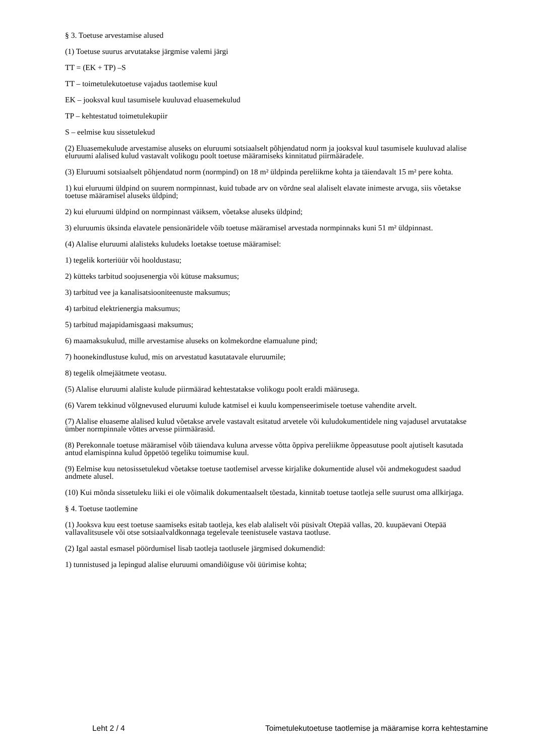§ 3. Toetuse arvestamise alused
(1) Toetuse suurus arvutatakse järgmise valemi järgi
TT = (EK + TP) –S
TT – toimetulekutoetuse vajadus taotlemise kuul
EK – jooksval kuul tasumisele kuuluvad eluasemekulud
TP – kehtestatud toimetulekupiir
S – eelmise kuu sissetulekud
(2) Eluasemekulude arvestamise aluseks on eluruumi sotsiaalselt põhjendatud norm ja jooksval kuul tasumisele kuuluvad alalise eluruumi alalised kulud vastavalt volikogu poolt toetuse määramiseks kinnitatud piirmääradele.
(3) Eluruumi sotsiaalselt põhjendatud norm (normpind) on 18 m² üldpinda pereliikme kohta ja täiendavalt 15 m² pere kohta.
1) kui eluruumi üldpind on suurem normpinnast, kuid tubade arv on võrdne seal alaliselt elavate inimeste arvuga, siis võetakse toetuse määramisel aluseks üldpind;
2) kui eluruumi üldpind on normpinnast väiksem, võetakse aluseks üldpind;
3) eluruumis üksinda elavatele pensionäridele võib toetuse määramisel arvestada normpinnaks kuni 51 m² üldpinnast.
(4) Alalise eluruumi alalisteks kuludeks loetakse toetuse määramisel:
1) tegelik korteriüür või hooldustasu;
2) kütteks tarbitud soojusenergia või kütuse maksumus;
3) tarbitud vee ja kanalisatsiooniteenuste maksumus;
4) tarbitud elektrienergia maksumus;
5) tarbitud majapidamisgaasi maksumus;
6) maamaksukulud, mille arvestamise aluseks on kolmekordne elamualune pind;
7) hoonekindlustuse kulud, mis on arvestatud kasutatavale eluruumile;
8) tegelik olmejäätmete veotasu.
(5) Alalise eluruumi alaliste kulude piirmäärad kehtestatakse volikogu poolt eraldi määrusega.
(6) Varem tekkinud võlgnevused eluruumi kulude katmisel ei kuulu kompenseerimisele toetuse vahendite arvelt.
(7) Alalise eluaseme alalised kulud võetakse arvele vastavalt esitatud arvetele või kuludokumentidele ning vajadusel arvutatakse ümber normpinnale võttes arvesse piirmäärasid.
(8) Perekonnale toetuse määramisel võib täiendava kuluna arvesse võtta õppiva pereliikme õppeasutuse poolt ajutiselt kasutada antud elamispinna kulud õppetöö tegeliku toimumise kuul.
(9) Eelmise kuu netosissetulekud võetakse toetuse taotlemisel arvesse kirjalike dokumentide alusel või andmekogudest saadud andmete alusel.
(10) Kui mõnda sissetuleku liiki ei ole võimalik dokumentaalselt tõestada, kinnitab toetuse taotleja selle suurust oma allkirjaga.
§ 4. Toetuse taotlemine
(1) Jooksva kuu eest toetuse saamiseks esitab taotleja, kes elab alaliselt või püsivalt Otepää vallas, 20. kuupäevani Otepää vallavalitsusele või otse sotsiaalvaldkonnaga tegelevale teenistusele vastava taotluse.
(2) Igal aastal esmasel pöördumisel lisab taotleja taotlusele järgmised dokumendid:
1) tunnistused ja lepingud alalise eluruumi omandiõiguse või üürimise kohta;
Leht 2 / 4 Toimetulekutoetuse taotlemise ja määramise korra kehtestamine